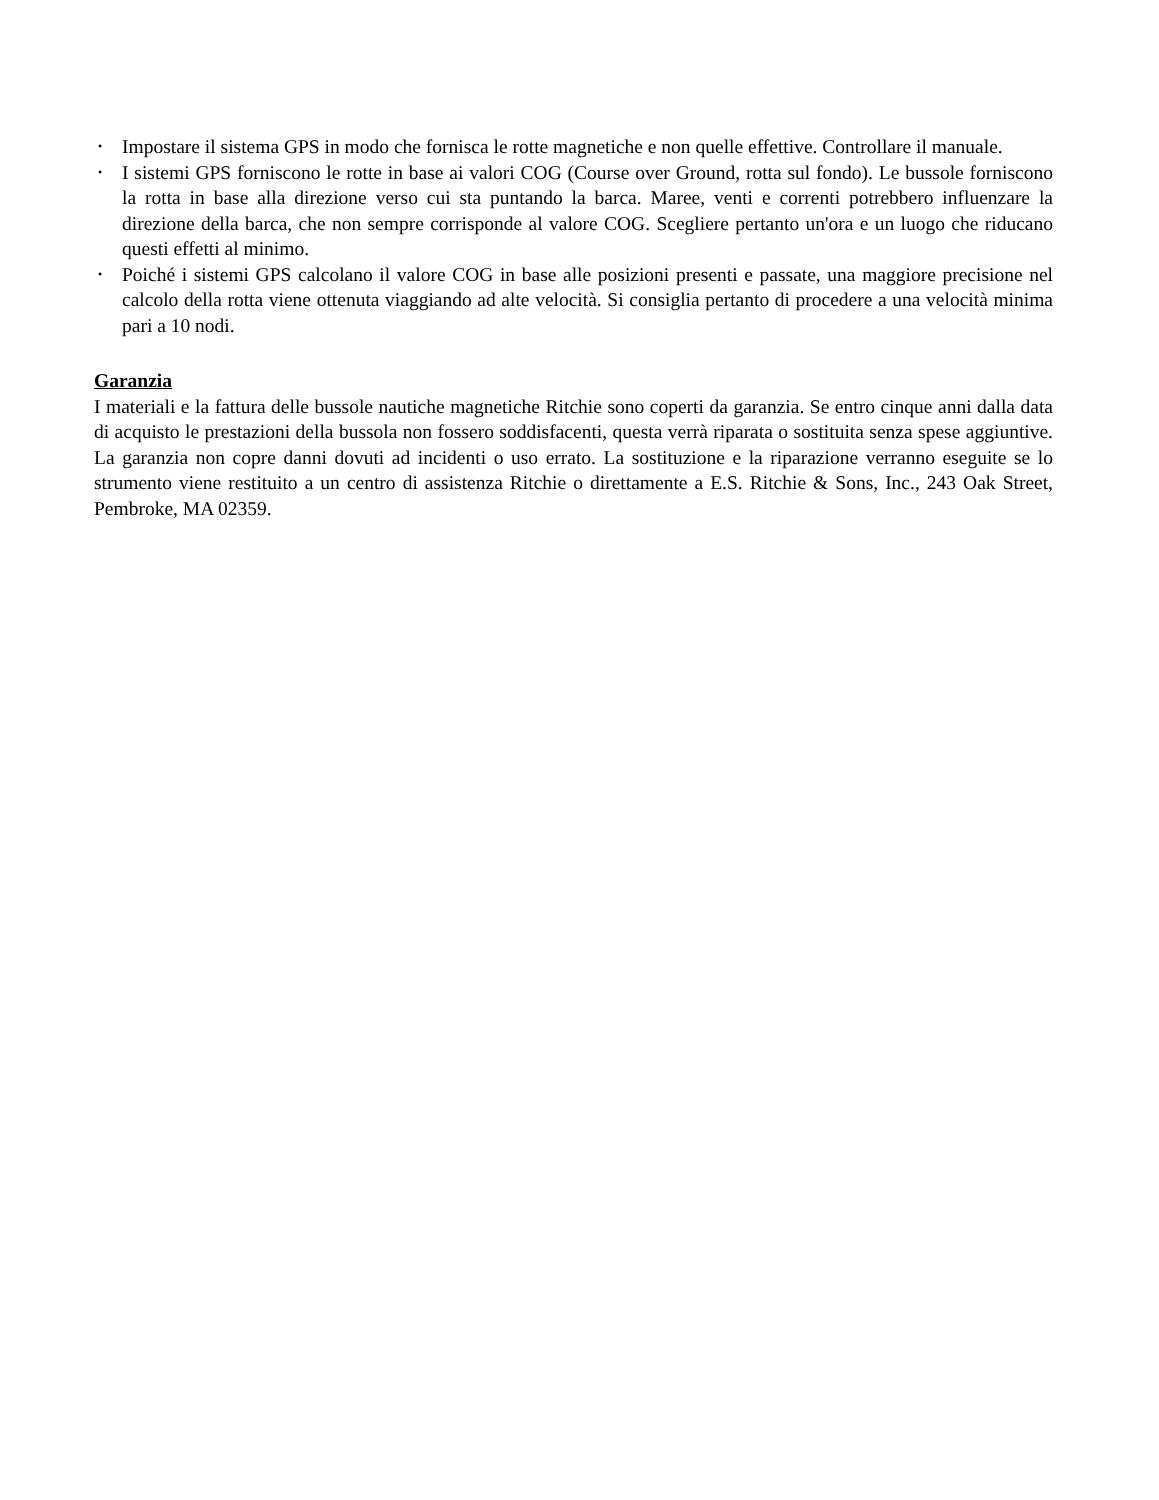• Impostare il sistema GPS in modo che fornisca le rotte magnetiche e non quelle effettive. Controllare il manuale.
• I sistemi GPS forniscono le rotte in base ai valori COG (Course over Ground, rotta sul fondo). Le bussole forniscono la rotta in base alla direzione verso cui sta puntando la barca. Maree, venti e correnti potrebbero influenzare la direzione della barca, che non sempre corrisponde al valore COG. Scegliere pertanto un'ora e un luogo che riducano questi effetti al minimo.
• Poiché i sistemi GPS calcolano il valore COG in base alle posizioni presenti e passate, una maggiore precisione nel calcolo della rotta viene ottenuta viaggiando ad alte velocità. Si consiglia pertanto di procedere a una velocità minima pari a 10 nodi.
Garanzia
I materiali e la fattura delle bussole nautiche magnetiche Ritchie sono coperti da garanzia. Se entro cinque anni dalla data di acquisto le prestazioni della bussola non fossero soddisfacenti, questa verrà riparata o sostituita senza spese aggiuntive. La garanzia non copre danni dovuti ad incidenti o uso errato. La sostituzione e la riparazione verranno eseguite se lo strumento viene restituito a un centro di assistenza Ritchie o direttamente a E.S. Ritchie & Sons, Inc., 243 Oak Street, Pembroke, MA 02359.